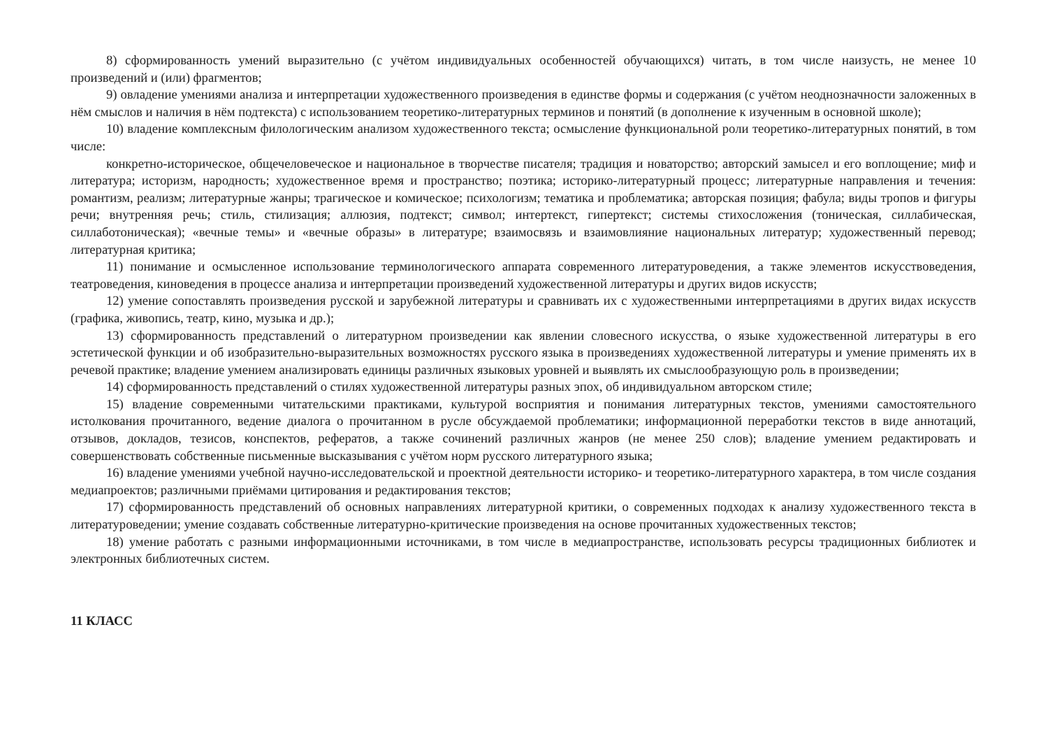8) сформированность умений выразительно (с учётом индивидуальных особенностей обучающихся) читать, в том числе наизусть, не менее 10 произведений и (или) фрагментов;
9) овладение умениями анализа и интерпретации художественного произведения в единстве формы и содержания (с учётом неоднозначности заложенных в нём смыслов и наличия в нём подтекста) с использованием теоретико-литературных терминов и понятий (в дополнение к изученным в основной школе);
10) владение комплексным филологическим анализом художественного текста; осмысление функциональной роли теоретико-литературных понятий, в том числе:
конкретно-историческое, общечеловеческое и национальное в творчестве писателя; традиция и новаторство; авторский замысел и его воплощение; миф и литература; историзм, народность; художественное время и пространство; поэтика; историко-литературный процесс; литературные направления и течения: романтизм, реализм; литературные жанры; трагическое и комическое; психологизм; тематика и проблематика; авторская позиция; фабула; виды тропов и фигуры речи; внутренняя речь; стиль, стилизация; аллюзия, подтекст; символ; интертекст, гипертекст; системы стихосложения (тоническая, силлабическая, силлаботоническая); «вечные темы» и «вечные образы» в литературе; взаимосвязь и взаимовлияние национальных литератур; художественный перевод; литературная критика;
11) понимание и осмысленное использование терминологического аппарата современного литературоведения, а также элементов искусствоведения, театроведения, киноведения в процессе анализа и интерпретации произведений художественной литературы и других видов искусств;
12) умение сопоставлять произведения русской и зарубежной литературы и сравнивать их с художественными интерпретациями в других видах искусств (графика, живопись, театр, кино, музыка и др.);
13) сформированность представлений о литературном произведении как явлении словесного искусства, о языке художественной литературы в его эстетической функции и об изобразительно-выразительных возможностях русского языка в произведениях художественной литературы и умение применять их в речевой практике; владение умением анализировать единицы различных языковых уровней и выявлять их смыслообразующую роль в произведении;
14) сформированность представлений о стилях художественной литературы разных эпох, об индивидуальном авторском стиле;
15) владение современными читательскими практиками, культурой восприятия и понимания литературных текстов, умениями самостоятельного истолкования прочитанного, ведение диалога о прочитанном в русле обсуждаемой проблематики; информационной переработки текстов в виде аннотаций, отзывов, докладов, тезисов, конспектов, рефератов, а также сочинений различных жанров (не менее 250 слов); владение умением редактировать и совершенствовать собственные письменные высказывания с учётом норм русского литературного языка;
16) владение умениями учебной научно-исследовательской и проектной деятельности историко- и теоретико-литературного характера, в том числе создания медиапроектов; различными приёмами цитирования и редактирования текстов;
17) сформированность представлений об основных направлениях литературной критики, о современных подходах к анализу художественного текста в литературоведении; умение создавать собственные литературно-критические произведения на основе прочитанных художественных текстов;
18) умение работать с разными информационными источниками, в том числе в медиапространстве, использовать ресурсы традиционных библиотек и электронных библиотечных систем.
11 КЛАСС